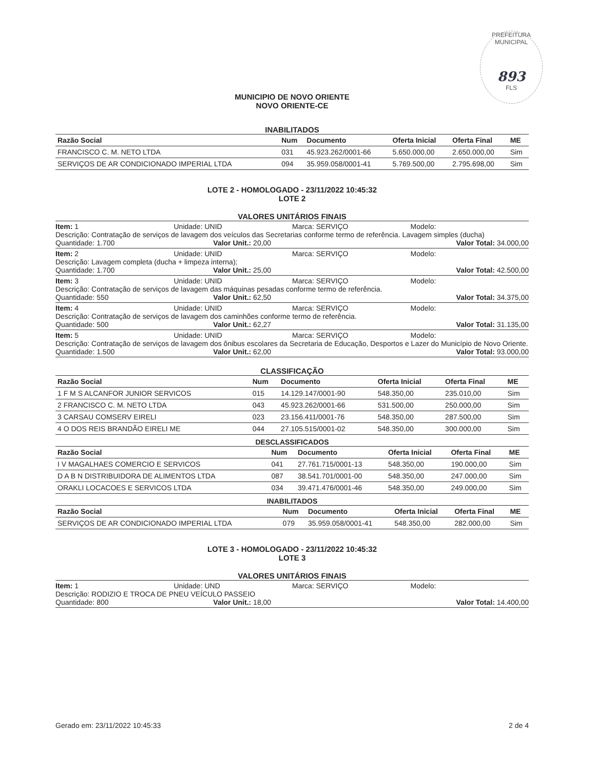PREFEITURA MUNICIPAL
893
FLS
MUNICIPIO DE NOVO ORIENTE
NOVO ORIENTE-CE
INABILITADOS
| Razão Social | Num | Documento | Oferta Inicial | Oferta Final | ME |
| --- | --- | --- | --- | --- | --- |
| FRANCISCO C. M. NETO LTDA | 031 | 45.923.262/0001-66 | 5.650.000,00 | 2.650.000,00 | Sim |
| SERVIÇOS DE AR CONDICIONADO IMPERIAL LTDA | 094 | 35.959.058/0001-41 | 5.769.500,00 | 2.795.698,00 | Sim |
LOTE 2 - HOMOLOGADO - 23/11/2022 10:45:32
LOTE 2
VALORES UNITÁRIOS FINAIS
Item: 1 Unidade: UNID Marca: SERVIÇO Modelo:
Descrição: Contratação de serviços de lavagem dos veículos das Secretarias conforme termo de referência. Lavagem simples (ducha)
Quantidade: 1.700 Valor Unit.: 20,00 Valor Total: 34.000,00
Item: 2 Unidade: UNID Marca: SERVIÇO Modelo:
Descrição: Lavagem completa (ducha + limpeza interna);
Quantidade: 1.700 Valor Unit.: 25,00 Valor Total: 42.500,00
Item: 3 Unidade: UNID Marca: SERVIÇO Modelo:
Descrição: Contratação de serviços de lavagem das máquinas pesadas conforme termo de referência.
Quantidade: 550 Valor Unit.: 62,50 Valor Total: 34.375,00
Item: 4 Unidade: UNID Marca: SERVIÇO Modelo:
Descrição: Contratação de serviços de lavagem dos caminhões conforme termo de referência.
Quantidade: 500 Valor Unit.: 62,27 Valor Total: 31.135,00
Item: 5 Unidade: UNID Marca: SERVIÇO Modelo:
Descrição: Contratação de serviços de lavagem dos ônibus escolares da Secretaria de Educação, Desportos e Lazer do Município de Novo Oriente.
Quantidade: 1.500 Valor Unit.: 62,00 Valor Total: 93.000,00
CLASSIFICAÇÃO
| Razão Social | Num | Documento | Oferta Inicial | Oferta Final | ME |
| --- | --- | --- | --- | --- | --- |
| 1 F M S ALCANFOR JUNIOR SERVICOS | 015 | 14.129.147/0001-90 | 548.350,00 | 235.010,00 | Sim |
| 2 FRANCISCO C. M. NETO LTDA | 043 | 45.923.262/0001-66 | 531.500,00 | 250.000,00 | Sim |
| 3 CARSAU COMSERV EIRELI | 023 | 23.156.411/0001-76 | 548.350,00 | 287.500,00 | Sim |
| 4 O DOS REIS BRANDÃO EIRELI ME | 044 | 27.105.515/0001-02 | 548.350,00 | 300.000,00 | Sim |
DESCLASSIFICADOS
| Razão Social | Num | Documento | Oferta Inicial | Oferta Final | ME |
| --- | --- | --- | --- | --- | --- |
| I V MAGALHAES COMERCIO E SERVICOS | 041 | 27.761.715/0001-13 | 548.350,00 | 190.000,00 | Sim |
| D A B N DISTRIBUIDORA DE ALIMENTOS LTDA | 087 | 38.541.701/0001-00 | 548.350,00 | 247.000,00 | Sim |
| ORAKLI LOCACOES E SERVICOS LTDA | 034 | 39.471.476/0001-46 | 548.350,00 | 249.000,00 | Sim |
INABILITADOS
| Razão Social | Num | Documento | Oferta Inicial | Oferta Final | ME |
| --- | --- | --- | --- | --- | --- |
| SERVIÇOS DE AR CONDICIONADO IMPERIAL LTDA | 079 | 35.959.058/0001-41 | 548.350,00 | 282.000,00 | Sim |
LOTE 3 - HOMOLOGADO - 23/11/2022 10:45:32
LOTE 3
VALORES UNITÁRIOS FINAIS
Item: 1 Unidade: UND Marca: SERVIÇO Modelo:
Descrição: RODIZIO E TROCA DE PNEU VEÍCULO PASSEIO
Quantidade: 800 Valor Unit.: 18,00 Valor Total: 14.400,00
Gerado em: 23/11/2022 10:45:33 2 de 4